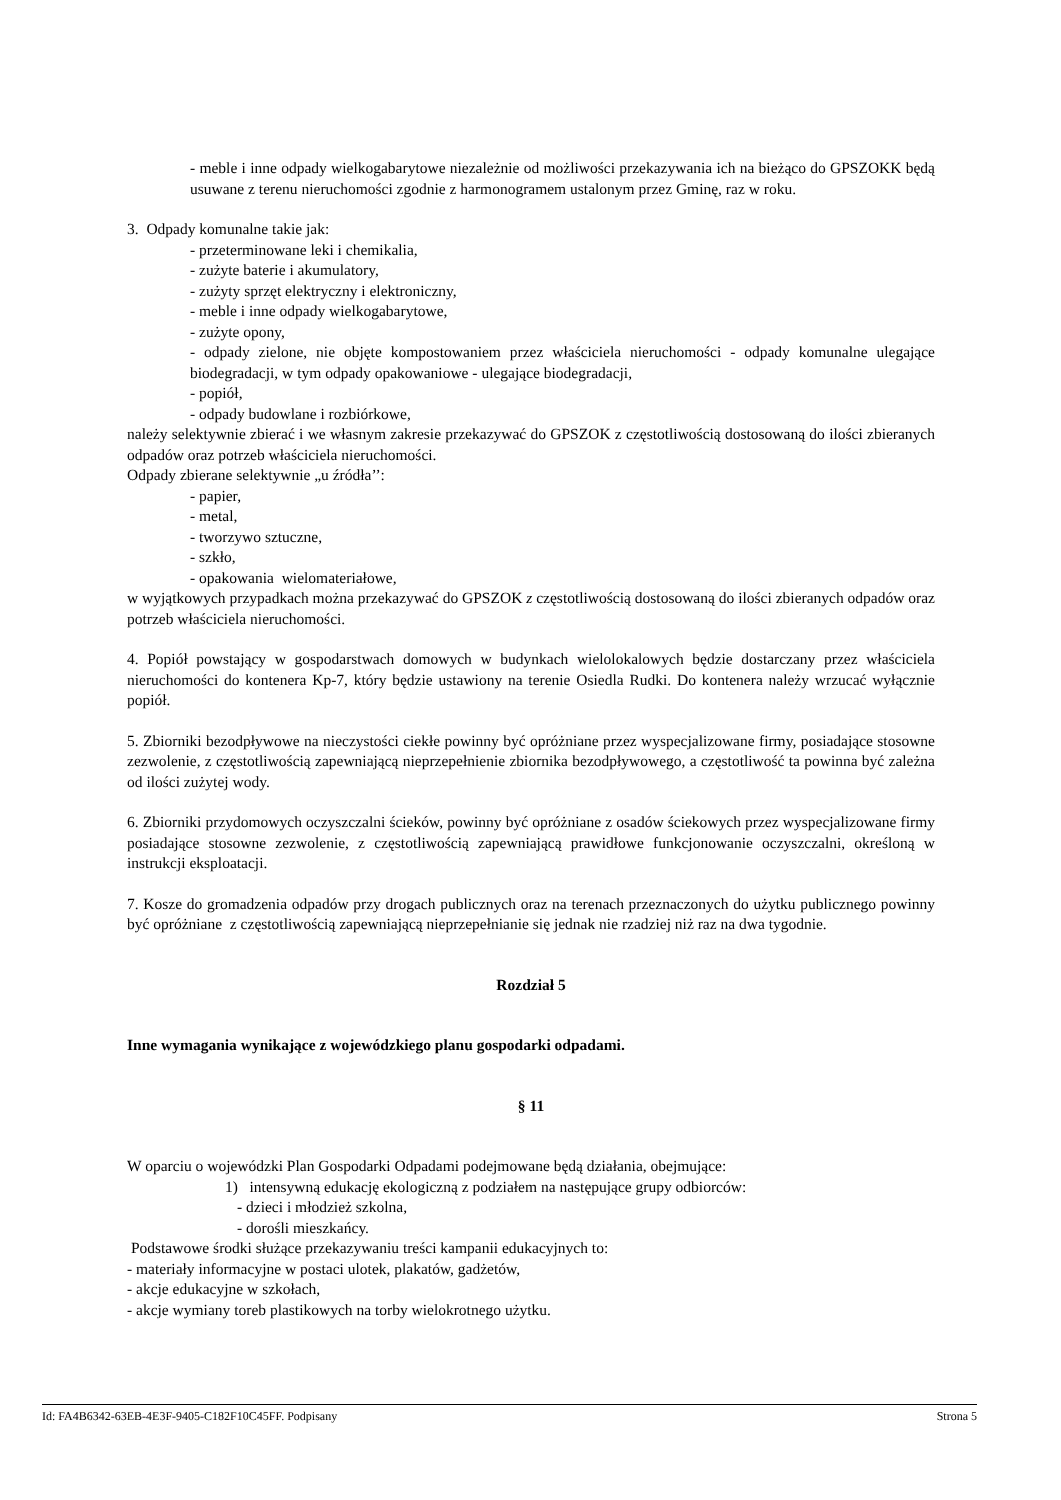- meble i inne odpady wielkogabarytowe niezależnie od możliwości przekazywania ich na bieżąco do GPSZOKK będą usuwane z terenu nieruchomości zgodnie z harmonogramem ustalonym przez Gminę, raz w roku.
3. Odpady komunalne takie jak:
- przeterminowane leki i chemikalia,
- zużyte baterie i akumulatory,
- zużyty sprzęt elektryczny i elektroniczny,
- meble i inne odpady wielkogabarytowe,
- zużyte opony,
- odpady zielone, nie objęte kompostowaniem przez właściciela nieruchomości - odpady komunalne ulegające biodegradacji, w tym odpady opakowaniowe - ulegające biodegradacji,
- popiół,
- odpady budowlane i rozbiórkowe,
należy selektywnie zbierać i we własnym zakresie przekazywać do GPSZOK z częstotliwością dostosowaną do ilości zbieranych odpadów oraz potrzeb właściciela nieruchomości.
Odpady zbierane selektywnie „u źródła’’:
- papier,
- metal,
- tworzywo sztuczne,
- szkło,
- opakowania wielomateriałowe,
w wyjątkowych przypadkach można przekazywać do GPSZOK z częstotliwością dostosowaną do ilości zbieranych odpadów oraz potrzeb właściciela nieruchomości.
4. Popiół powstający w gospodarstwach domowych w budynkach wielolokalowych będzie dostarczany przez właściciela nieruchomości do kontenera Kp-7, który będzie ustawiony na terenie Osiedla Rudki. Do kontenera należy wrzucać wyłącznie popiół.
5. Zbiorniki bezodpływowe na nieczystości ciekłe powinny być opróżniane przez wyspecjalizowane firmy, posiadające stosowne zezwolenie, z częstotliwością zapewniającą nieprzepełnienie zbiornika bezodpływowego, a częstotliwość ta powinna być zależna od ilości zużytej wody.
6. Zbiorniki przydomowych oczyszczalni ścieków, powinny być opróżniane z osadów ściekowych przez wyspecjalizowane firmy posiadające stosowne zezwolenie, z częstotliwością zapewniającą prawidłowe funkcjonowanie oczyszczalni, określoną w instrukcji eksploatacji.
7. Kosze do gromadzenia odpadów przy drogach publicznych oraz na terenach przeznaczonych do użytku publicznego powinny być opróżniane z częstotliwością zapewniającą nieprzepełnianie się jednak nie rzadziej niż raz na dwa tygodnie.
Rozdział 5
Inne wymagania wynikające z wojewódzkiego planu gospodarki odpadami.
§ 11
W oparciu o wojewódzki Plan Gospodarki Odpadami podejmowane będą działania, obejmujące:
1) intensywną edukację ekologiczną z podziałem na następujące grupy odbiorców:
- dzieci i młodzież szkolna,
- dorośli mieszkańcy.
Podstawowe środki służące przekazywaniu treści kampanii edukacyjnych to:
- materiały informacyjne w postaci ulotek, plakatów, gadżetów,
- akcje edukacyjne w szkołach,
- akcje wymiany toreb plastikowych na torby wielokrotnego użytku.
Id: FA4B6342-63EB-4E3F-9405-C182F10C45FF. Podpisany Strona 5